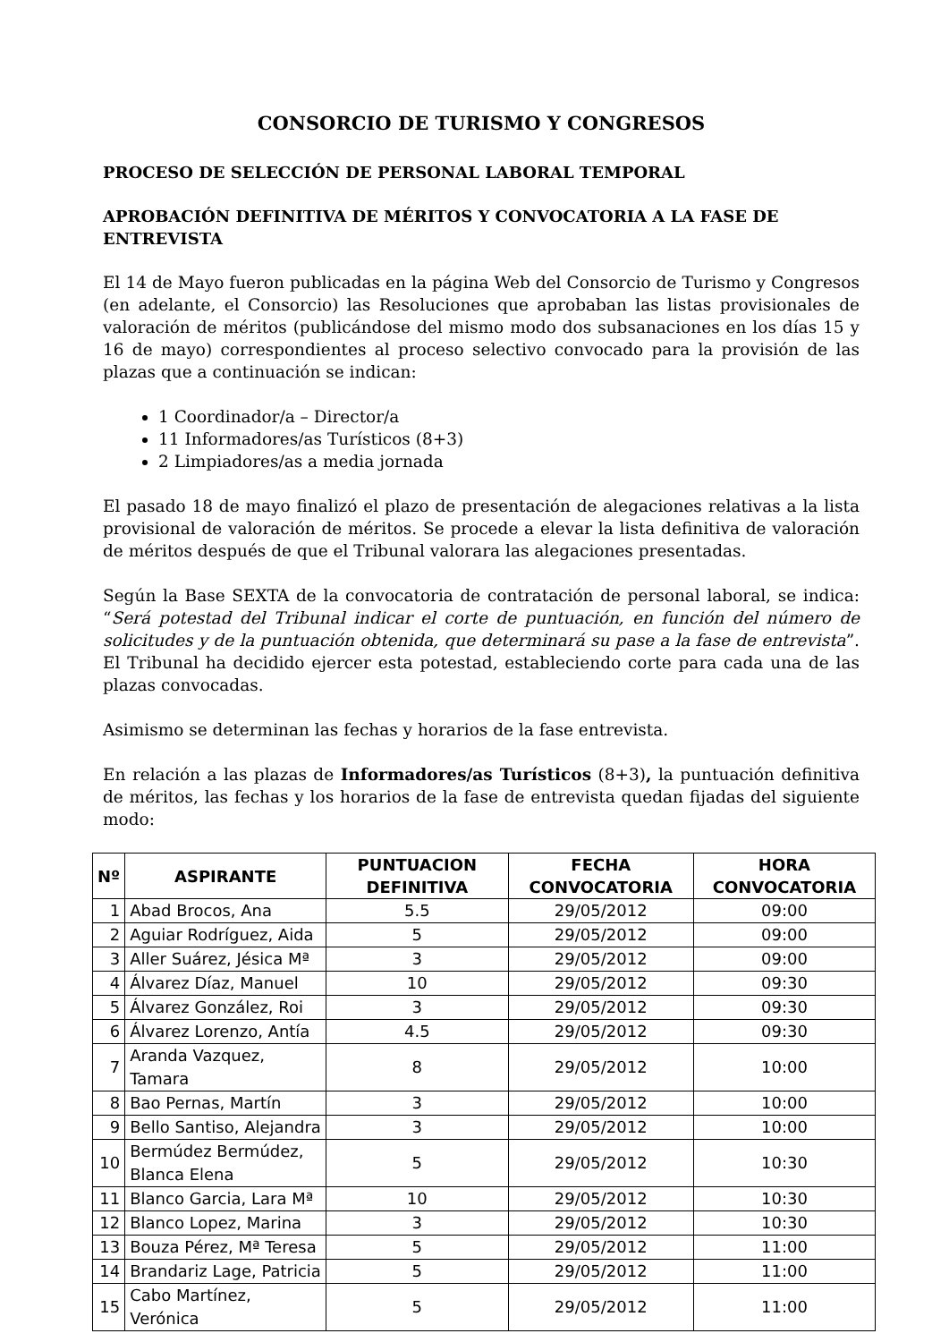CONSORCIO DE TURISMO Y CONGRESOS
PROCESO DE SELECCIÓN DE PERSONAL LABORAL TEMPORAL
APROBACIÓN DEFINITIVA DE MÉRITOS Y CONVOCATORIA A LA FASE DE ENTREVISTA
El 14 de Mayo fueron publicadas en la página Web del Consorcio de Turismo y Congresos (en adelante, el Consorcio) las Resoluciones que aprobaban las listas provisionales de valoración de méritos (publicándose del mismo modo dos subsanaciones en los días 15 y 16 de mayo) correspondientes al proceso selectivo convocado para la provisión de las plazas que a continuación se indican:
1 Coordinador/a – Director/a
11 Informadores/as Turísticos (8+3)
2 Limpiadores/as a media jornada
El pasado 18 de mayo finalizó el plazo de presentación de alegaciones relativas a la lista provisional de valoración de méritos. Se procede a elevar la lista definitiva de valoración de méritos después de que el Tribunal valorara las alegaciones presentadas.
Según la Base SEXTA de la convocatoria de contratación de personal laboral, se indica: “Será potestad del Tribunal indicar el corte de puntuación, en función del número de solicitudes y de la puntuación obtenida, que determinará su pase a la fase de entrevista”. El Tribunal ha decidido ejercer esta potestad, estableciendo corte para cada una de las plazas convocadas.
Asimismo se determinan las fechas y horarios de la fase entrevista.
En relación a las plazas de Informadores/as Turísticos (8+3), la puntuación definitiva de méritos, las fechas y los horarios de la fase de entrevista quedan fijadas del siguiente modo:
| Nº | ASPIRANTE | PUNTUACION DEFINITIVA | FECHA CONVOCATORIA | HORA CONVOCATORIA |
| --- | --- | --- | --- | --- |
| 1 | Abad Brocos, Ana | 5.5 | 29/05/2012 | 09:00 |
| 2 | Aguiar Rodríguez, Aida | 5 | 29/05/2012 | 09:00 |
| 3 | Aller Suárez, Jésica Mª | 3 | 29/05/2012 | 09:00 |
| 4 | Álvarez Díaz, Manuel | 10 | 29/05/2012 | 09:30 |
| 5 | Álvarez González, Roi | 3 | 29/05/2012 | 09:30 |
| 6 | Álvarez Lorenzo, Antía | 4.5 | 29/05/2012 | 09:30 |
| 7 | Aranda Vazquez, Tamara | 8 | 29/05/2012 | 10:00 |
| 8 | Bao Pernas, Martín | 3 | 29/05/2012 | 10:00 |
| 9 | Bello Santiso, Alejandra | 3 | 29/05/2012 | 10:00 |
| 10 | Bermúdez Bermúdez, Blanca Elena | 5 | 29/05/2012 | 10:30 |
| 11 | Blanco Garcia, Lara Mª | 10 | 29/05/2012 | 10:30 |
| 12 | Blanco Lopez, Marina | 3 | 29/05/2012 | 10:30 |
| 13 | Bouza Pérez, Mª Teresa | 5 | 29/05/2012 | 11:00 |
| 14 | Brandariz Lage, Patricia | 5 | 29/05/2012 | 11:00 |
| 15 | Cabo Martínez, Verónica | 5 | 29/05/2012 | 11:00 |